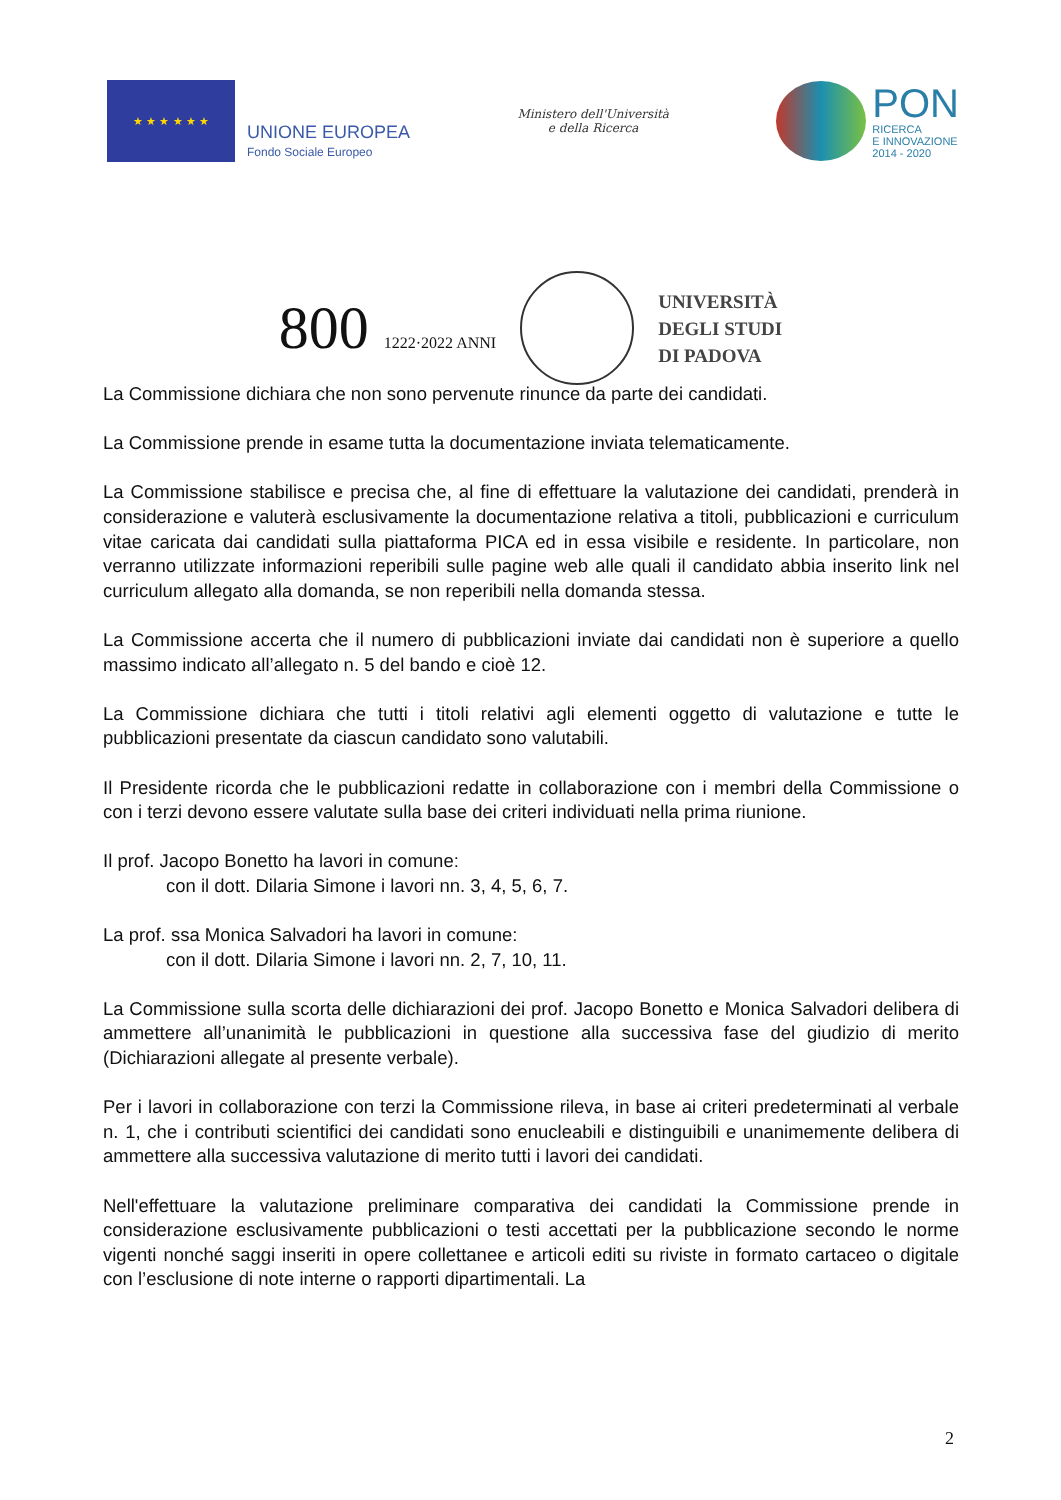★ ★ ★ ★ ★ ★
UNIONE EUROPEA
Fondo Sociale Europeo
Ministero dell'Università
e della Ricerca
PON
RICERCA
E INNOVAZIONE
2014 - 2020
800 1222·2022 ANNI
UNIVERSITÀ
DEGLI STUDI
DI PADOVA
La Commissione dichiara che non sono pervenute rinunce da parte dei candidati.
La Commissione prende in esame tutta la documentazione inviata telematicamente.
La Commissione stabilisce e precisa che, al fine di effettuare la valutazione dei candidati, prenderà in considerazione e valuterà esclusivamente la documentazione relativa a titoli, pubblicazioni e curriculum vitae caricata dai candidati sulla piattaforma PICA ed in essa visibile e residente. In particolare, non verranno utilizzate informazioni reperibili sulle pagine web alle quali il candidato abbia inserito link nel curriculum allegato alla domanda, se non reperibili nella domanda stessa.
La Commissione accerta che il numero di pubblicazioni inviate dai candidati non è superiore a quello massimo indicato all’allegato n. 5 del bando e cioè 12.
La Commissione dichiara che tutti i titoli relativi agli elementi oggetto di valutazione e tutte le pubblicazioni presentate da ciascun candidato sono valutabili.
Il Presidente ricorda che le pubblicazioni redatte in collaborazione con i membri della Commissione o con i terzi devono essere valutate sulla base dei criteri individuati nella prima riunione.
Il prof. Jacopo Bonetto ha lavori in comune:
con il dott. Dilaria Simone i lavori nn. 3, 4, 5, 6, 7.
La prof. ssa Monica Salvadori ha lavori in comune:
con il dott. Dilaria Simone i lavori nn. 2, 7, 10, 11.
La Commissione sulla scorta delle dichiarazioni dei prof. Jacopo Bonetto e Monica Salvadori delibera di ammettere all’unanimità le pubblicazioni in questione alla successiva fase del giudizio di merito (Dichiarazioni allegate al presente verbale).
Per i lavori in collaborazione con terzi la Commissione rileva, in base ai criteri predeterminati al verbale n. 1, che i contributi scientifici dei candidati sono enucleabili e distinguibili e unanimemente delibera di ammettere alla successiva valutazione di merito tutti i lavori dei candidati.
Nell'effettuare la valutazione preliminare comparativa dei candidati la Commissione prende in considerazione esclusivamente pubblicazioni o testi accettati per la pubblicazione secondo le norme vigenti nonché saggi inseriti in opere collettanee e articoli editi su riviste in formato cartaceo o digitale con l’esclusione di note interne o rapporti dipartimentali. La
2